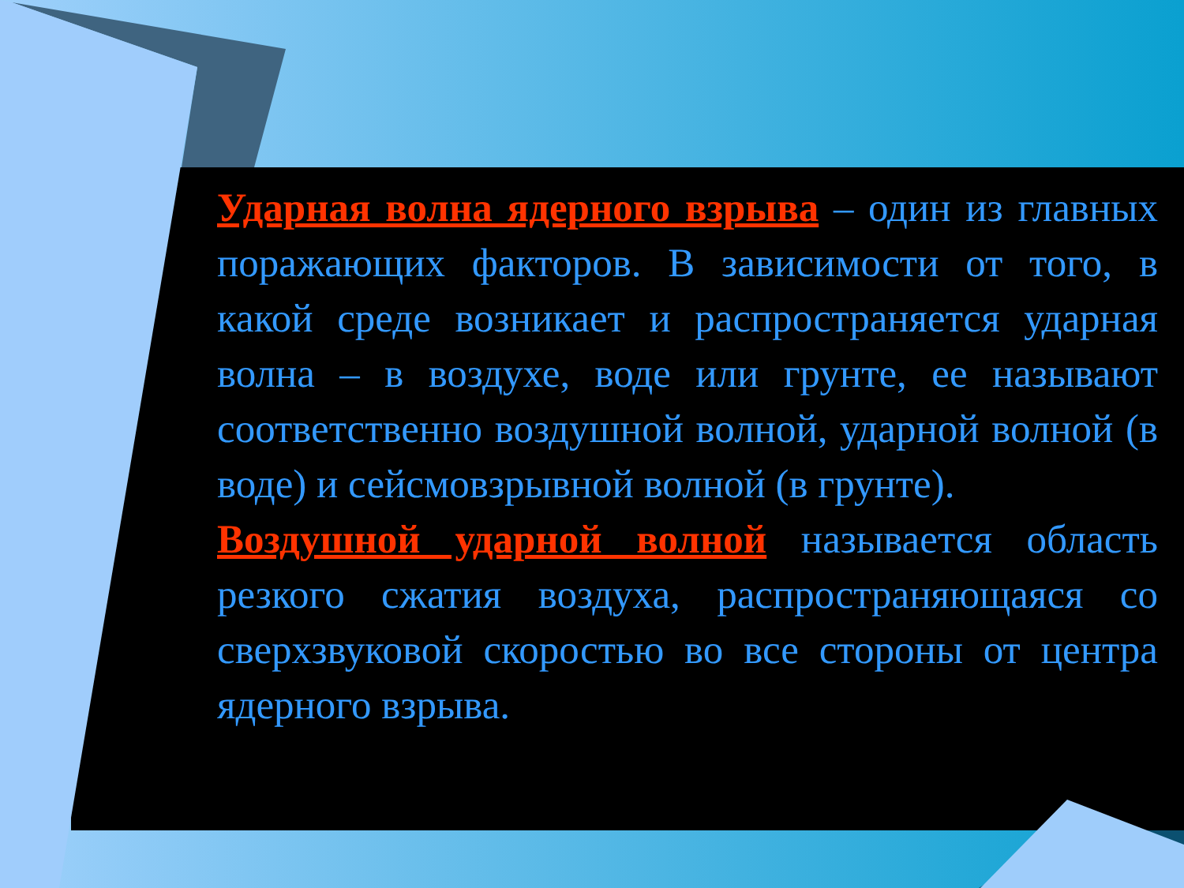Ударная волна ядерного взрыва – один из главных поражающих факторов. В зависимости от того, в какой среде возникает и распространяется ударная волна – в воздухе, воде или грунте, ее называют соответственно воздушной волной, ударной волной (в воде) и сейсмовзрывной волной (в грунте).
Воздушной ударной волной называется область резкого сжатия воздуха, распространяющаяся со сверхзвуковой скоростью во все стороны от центра ядерного взрыва.